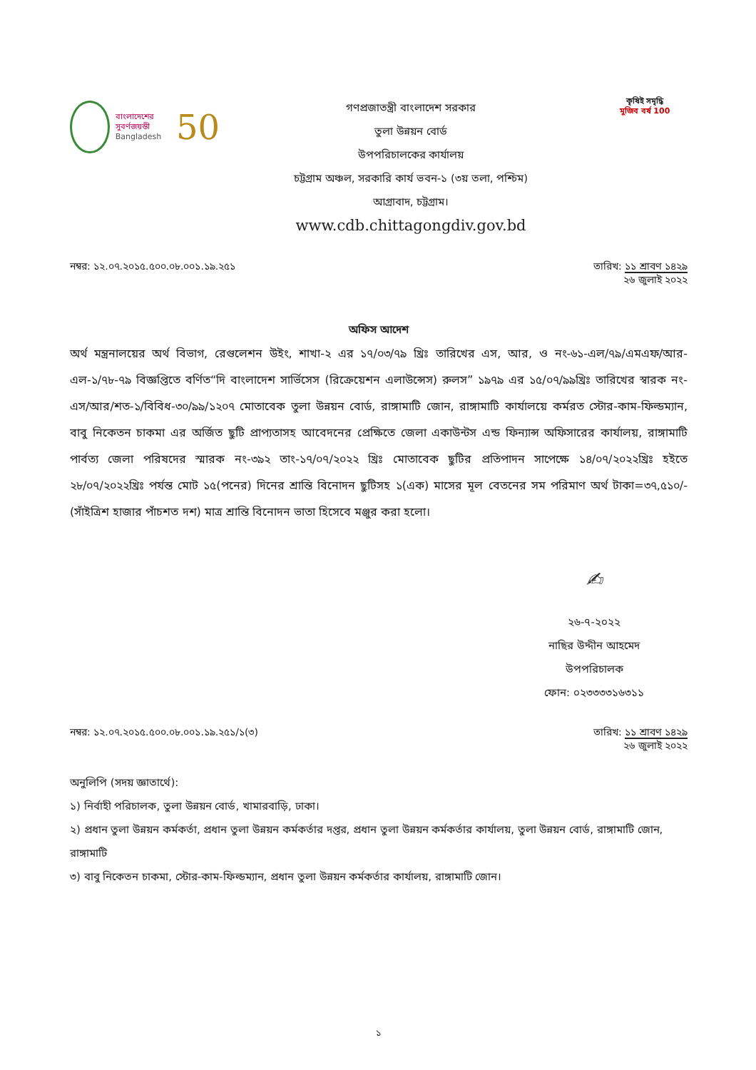বাংলাদেশের সুবর্ণজয়ন্তী
Bangladesh
50
গণপ্রজাতন্ত্রী বাংলাদেশ সরকার
তুলা উন্নয়ন বোর্ড
উপপরিচালকের কার্যালয়
চট্টগ্রাম অঞ্চল, সরকারি কার্য ভবন-১ (৩য় তলা, পশ্চিম)
আগ্রাবাদ, চট্টগ্রাম।
www.cdb.chittagongdiv.gov.bd
কৃষিই সমৃদ্ধি
মুজিব বর্ষ 100
নম্বর: ১২.০৭.২০১৫.৫০০.০৮.০০১.১৯.২৫১ তারিখ: ১১ শ্রাবণ ১৪২৯
২৬ জুলাই ২০২২
অফিস আদেশ
অর্থ মন্ত্রনালয়ের অর্থ বিভাগ, রেগুলেশন উইং, শাখা-২ এর ১৭/০৩/৭৯ খ্রিঃ তারিখের এস, আর, ও নং-৬১-এল/৭৯/এমএফ/আর-এল-১/৭৮-৭৯ বিজ্ঞপ্তিতে বর্ণিত“দি বাংলাদেশ সার্ভিসেস (রিক্রেয়েশন এলাউন্সেস) রুলস” ১৯৭৯ এর ১৫/০৭/৯৯খ্রিঃ তারিখের স্বারক নং-এস/আর/শত-১/বিবিধ-৩০/৯৯/১২০৭ মোতাবেক তুলা উন্নয়ন বোর্ড, রাঙ্গামাটি জোন, রাঙ্গামাটি কার্যালয়ে কর্মরত স্টোর-কাম-ফিল্ডম্যান, বাবু নিকেতন চাকমা এর অর্জিত ছুটি প্রাপ্যতাসহ আবেদনের প্রেক্ষিতে জেলা একাউন্টস এন্ড ফিন্যান্স অফিসারের কার্যালয়, রাঙ্গামাটি পার্বত্য জেলা পরিষদের স্মারক নং-৩৯২ তাং-১৭/০৭/২০২২ খ্রিঃ মোতাবেক ছুটির প্রতিপাদন সাপেক্ষে ১৪/০৭/২০২২খ্রিঃ হইতে ২৮/০৭/২০২২খ্রিঃ পর্যন্ত মোট ১৫(পনের) দিনের শ্রান্তি বিনোদন ছুটিসহ ১(এক) মাসের মূল বেতনের সম পরিমাণ অর্থ টাকা=৩৭,৫১০/-(সাঁইত্রিশ হাজার পাঁচশত দশ) মাত্র শ্রান্তি বিনোদন ভাতা হিসেবে মঞ্জুর করা হলো।
✍
২৬-৭-২০২২
নাছির উদ্দীন আহমেদ
উপপরিচালক
ফোন: ০২৩৩৩৩১৬৩১১
নম্বর: ১২.০৭.২০১৫.৫০০.০৮.০০১.১৯.২৫১/১(৩) তারিখ: ১১ শ্রাবণ ১৪২৯
২৬ জুলাই ২০২২
অনুলিপি (সদয় জ্ঞাতার্থে):
১) নির্বাহী পরিচালক, তুলা উন্নয়ন বোর্ড, খামারবাড়ি, ঢাকা।
২) প্রধান তুলা উন্নয়ন কর্মকর্তা, প্রধান তুলা উন্নয়ন কর্মকর্তার দপ্তর, প্রধান তুলা উন্নয়ন কর্মকর্তার কার্যালয়, তুলা উন্নয়ন বোর্ড, রাঙ্গামাটি জোন, রাঙ্গামাটি
৩) বাবু নিকেতন চাকমা, স্টোর-কাম-ফিল্ডম্যান, প্রধান তুলা উন্নয়ন কর্মকর্তার কার্যালয়, রাঙ্গামাটি জোন।
১